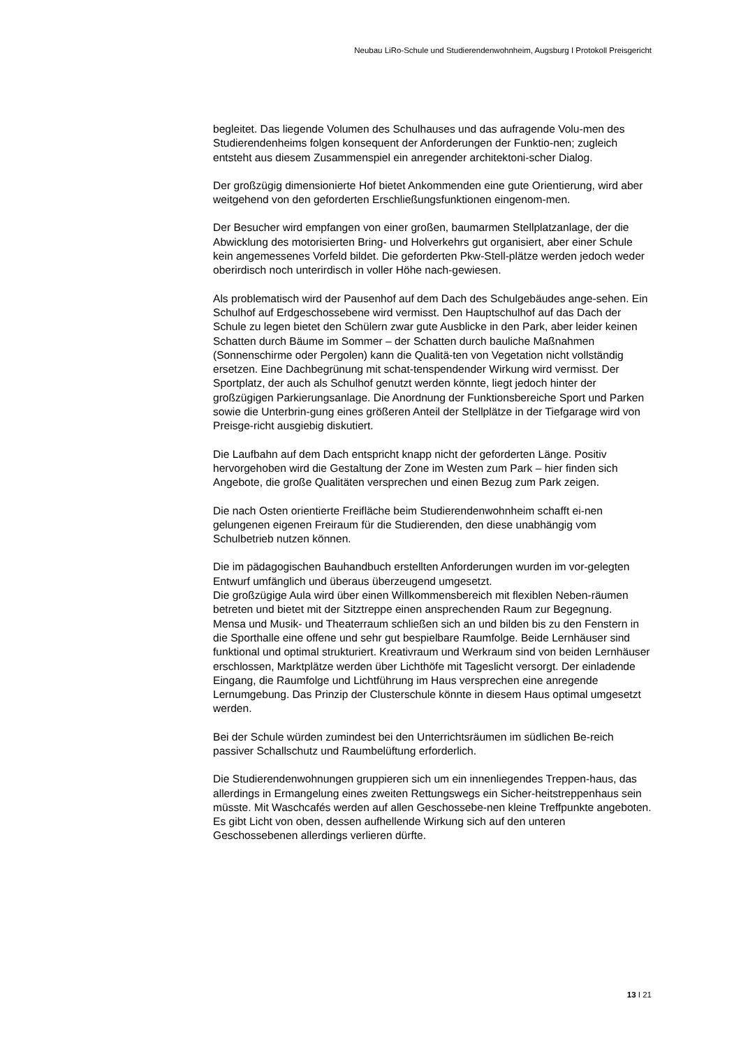Neubau LiRo-Schule und Studierendenwohnheim, Augsburg I Protokoll Preisgericht
begleitet. Das liegende Volumen des Schulhauses und das aufragende Volu-men des Studierendenheims folgen konsequent der Anforderungen der Funktio-nen; zugleich entsteht aus diesem Zusammenspiel ein anregender architektoni-scher Dialog.
Der großzügig dimensionierte Hof bietet Ankommenden eine gute Orientierung, wird aber weitgehend von den geforderten Erschließungsfunktionen eingenom-men.
Der Besucher wird empfangen von einer großen, baumarmen Stellplatzanlage, der die Abwicklung des motorisierten Bring- und Holverkehrs gut organisiert, aber einer Schule kein angemessenes Vorfeld bildet. Die geforderten Pkw-Stell-plätze werden jedoch weder oberirdisch noch unterirdisch in voller Höhe nach-gewiesen.
Als problematisch wird der Pausenhof auf dem Dach des Schulgebäudes ange-sehen. Ein Schulhof auf Erdgeschossebene wird vermisst. Den Hauptschulhof auf das Dach der Schule zu legen bietet den Schülern zwar gute Ausblicke in den Park, aber leider keinen Schatten durch Bäume im Sommer – der Schatten durch bauliche Maßnahmen (Sonnenschirme oder Pergolen) kann die Qualitä-ten von Vegetation nicht vollständig ersetzen. Eine Dachbegrünung mit schat-tenspendender Wirkung wird vermisst. Der Sportplatz, der auch als Schulhof genutzt werden könnte, liegt jedoch hinter der großzügigen Parkierungsanlage. Die Anordnung der Funktionsbereiche Sport und Parken sowie die Unterbrin-gung eines größeren Anteil der Stellplätze in der Tiefgarage wird von Preisge-richt ausgiebig diskutiert.
Die Laufbahn auf dem Dach entspricht knapp nicht der geforderten Länge. Positiv hervorgehoben wird die Gestaltung der Zone im Westen zum Park – hier finden sich Angebote, die große Qualitäten versprechen und einen Bezug zum Park zeigen.
Die nach Osten orientierte Freifläche beim Studierendenwohnheim schafft ei-nen gelungenen eigenen Freiraum für die Studierenden, den diese unabhängig vom Schulbetrieb nutzen können.
Die im pädagogischen Bauhandbuch erstellten Anforderungen wurden im vor-gelegten Entwurf umfänglich und überaus überzeugend umgesetzt.
Die großzügige Aula wird über einen Willkommensbereich mit flexiblen Neben-räumen betreten und bietet mit der Sitztreppe einen ansprechenden Raum zur Begegnung.
Mensa und Musik- und Theaterraum schließen sich an und bilden bis zu den Fenstern in die Sporthalle eine offene und sehr gut bespielbare Raumfolge. Beide Lernhäuser sind funktional und optimal strukturiert. Kreativraum und Werkraum sind von beiden Lernhäuser erschlossen, Marktplätze werden über Lichthöfe mit Tageslicht versorgt. Der einladende Eingang, die Raumfolge und Lichtführung im Haus versprechen eine anregende Lernumgebung. Das Prinzip der Clusterschule könnte in diesem Haus optimal umgesetzt werden.
Bei der Schule würden zumindest bei den Unterrichtsräumen im südlichen Be-reich passiver Schallschutz und Raumbelüftung erforderlich.
Die Studierendenwohnungen gruppieren sich um ein innenliegendes Treppen-haus, das allerdings in Ermangelung eines zweiten Rettungswegs ein Sicher-heitstreppenhaus sein müsste. Mit Waschcafés werden auf allen Geschossebe-nen kleine Treffpunkte angeboten. Es gibt Licht von oben, dessen aufhellende Wirkung sich auf den unteren Geschossebenen allerdings verlieren dürfte.
13 I 21